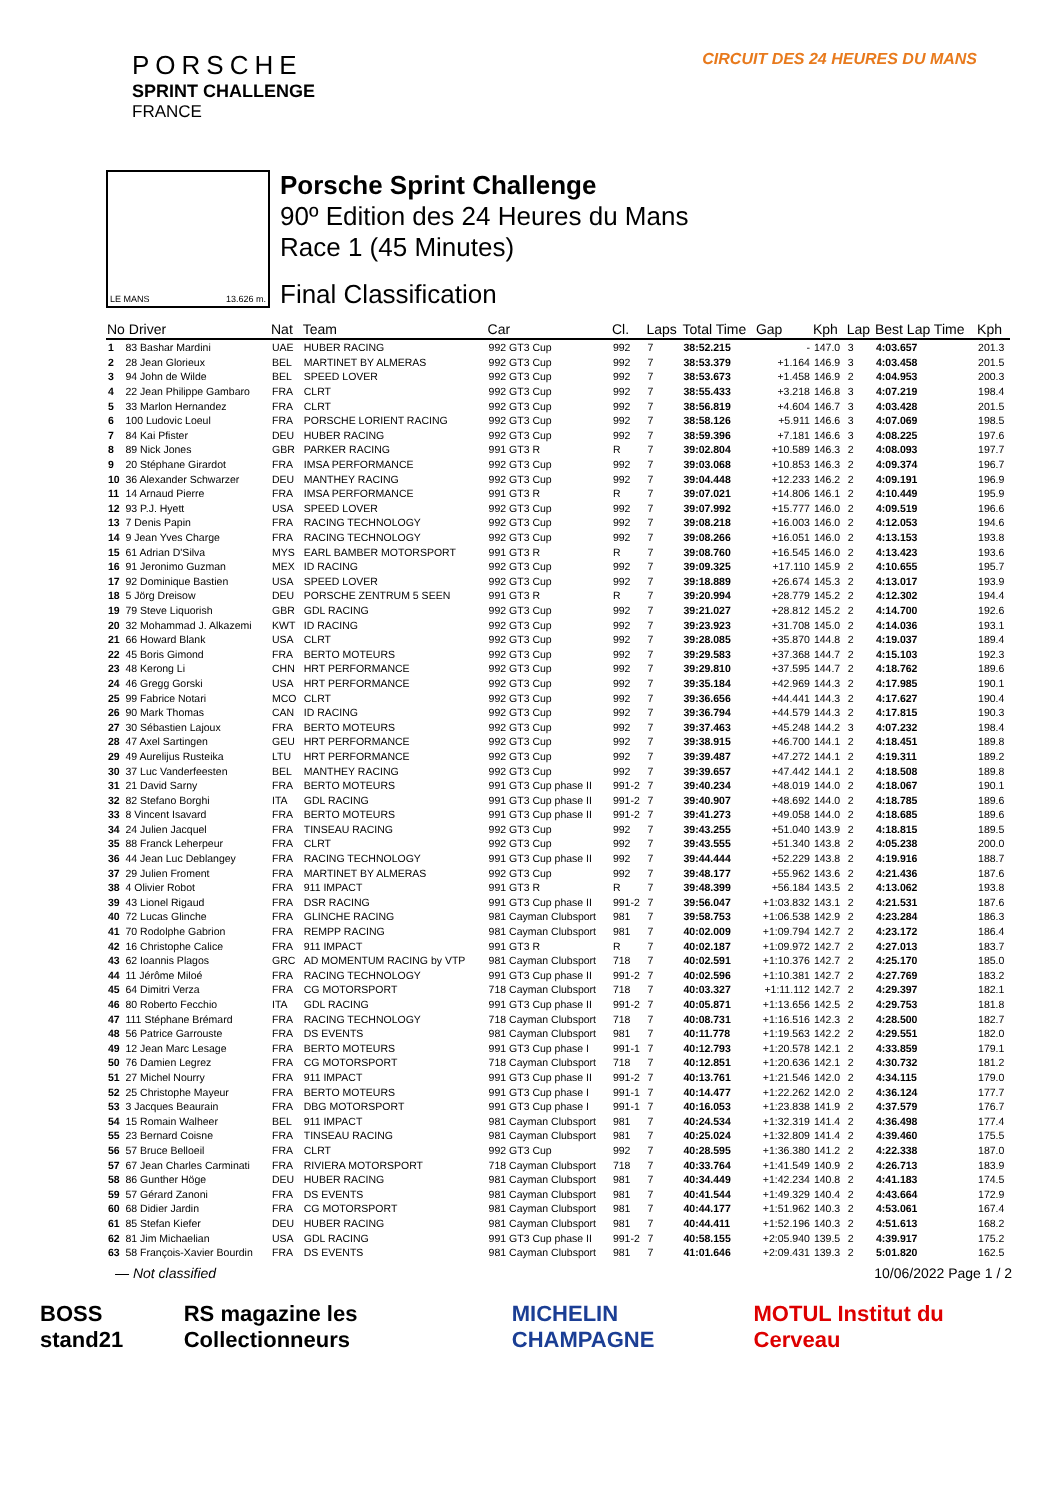PORSCHE
SPRINT CHALLENGE
FRANCE
CIRCUIT DES 24 HEURES DU MANS
LE MANS 13.626 m.
Porsche Sprint Challenge
90º Edition des 24 Heures du Mans
Race 1 (45 Minutes)
Final Classification
| No Driver | | Nat | Team | Car | Cl. | Laps | Total Time | Gap | Kph | Lap | Best Lap Time | Kph |
| --- | --- | --- | --- | --- | --- | --- | --- | --- | --- | --- | --- | --- |
| 1 | 83 Bashar Mardini | UAE | HUBER RACING | 992 GT3 Cup | 992 | 7 | 38:52.215 | - | 147.0 | 3 | 4:03.657 | 201.3 |
| 2 | 28 Jean Glorieux | BEL | MARTINET BY ALMERAS | 992 GT3 Cup | 992 | 7 | 38:53.379 | +1.164 | 146.9 | 3 | 4:03.458 | 201.5 |
| 3 | 94 John de Wilde | BEL | SPEED LOVER | 992 GT3 Cup | 992 | 7 | 38:53.673 | +1.458 | 146.9 | 2 | 4:04.953 | 200.3 |
| 4 | 22 Jean Philippe Gambaro | FRA | CLRT | 992 GT3 Cup | 992 | 7 | 38:55.433 | +3.218 | 146.8 | 3 | 4:07.219 | 198.4 |
| 5 | 33 Marlon Hernandez | FRA | CLRT | 992 GT3 Cup | 992 | 7 | 38:56.819 | +4.604 | 146.7 | 3 | 4:03.428 | 201.5 |
| 6 | 100 Ludovic Loeul | FRA | PORSCHE LORIENT RACING | 992 GT3 Cup | 992 | 7 | 38:58.126 | +5.911 | 146.6 | 3 | 4:07.069 | 198.5 |
| 7 | 84 Kai Pfister | DEU | HUBER RACING | 992 GT3 Cup | 992 | 7 | 38:59.396 | +7.181 | 146.6 | 3 | 4:08.225 | 197.6 |
| 8 | 89 Nick Jones | GBR | PARKER RACING | 991 GT3 R | R | 7 | 39:02.804 | +10.589 | 146.3 | 2 | 4:08.093 | 197.7 |
| 9 | 20 Stéphane Girardot | FRA | IMSA PERFORMANCE | 992 GT3 Cup | 992 | 7 | 39:03.068 | +10.853 | 146.3 | 2 | 4:09.374 | 196.7 |
| 10 | 36 Alexander Schwarzer | DEU | MANTHEY RACING | 992 GT3 Cup | 992 | 7 | 39:04.448 | +12.233 | 146.2 | 2 | 4:09.191 | 196.9 |
| 11 | 14 Arnaud Pierre | FRA | IMSA PERFORMANCE | 991 GT3 R | R | 7 | 39:07.021 | +14.806 | 146.1 | 2 | 4:10.449 | 195.9 |
| 12 | 93 P.J. Hyett | USA | SPEED LOVER | 992 GT3 Cup | 992 | 7 | 39:07.992 | +15.777 | 146.0 | 2 | 4:09.519 | 196.6 |
| 13 | 7 Denis Papin | FRA | RACING TECHNOLOGY | 992 GT3 Cup | 992 | 7 | 39:08.218 | +16.003 | 146.0 | 2 | 4:12.053 | 194.6 |
| 14 | 9 Jean Yves Charge | FRA | RACING TECHNOLOGY | 992 GT3 Cup | 992 | 7 | 39:08.266 | +16.051 | 146.0 | 2 | 4:13.153 | 193.8 |
| 15 | 61 Adrian D'Silva | MYS | EARL BAMBER MOTORSPORT | 991 GT3 R | R | 7 | 39:08.760 | +16.545 | 146.0 | 2 | 4:13.423 | 193.6 |
| 16 | 91 Jeronimo Guzman | MEX | ID RACING | 992 GT3 Cup | 992 | 7 | 39:09.325 | +17.110 | 145.9 | 2 | 4:10.655 | 195.7 |
| 17 | 92 Dominique Bastien | USA | SPEED LOVER | 992 GT3 Cup | 992 | 7 | 39:18.889 | +26.674 | 145.3 | 2 | 4:13.017 | 193.9 |
| 18 | 5 Jörg Dreisow | DEU | PORSCHE ZENTRUM 5 SEEN | 991 GT3 R | R | 7 | 39:20.994 | +28.779 | 145.2 | 2 | 4:12.302 | 194.4 |
| 19 | 79 Steve Liquorish | GBR | GDL RACING | 992 GT3 Cup | 992 | 7 | 39:21.027 | +28.812 | 145.2 | 2 | 4:14.700 | 192.6 |
| 20 | 32 Mohammad J. Alkazemi | KWT | ID RACING | 992 GT3 Cup | 992 | 7 | 39:23.923 | +31.708 | 145.0 | 2 | 4:14.036 | 193.1 |
| 21 | 66 Howard Blank | USA | CLRT | 992 GT3 Cup | 992 | 7 | 39:28.085 | +35.870 | 144.8 | 2 | 4:19.037 | 189.4 |
| 22 | 45 Boris Gimond | FRA | BERTO MOTEURS | 992 GT3 Cup | 992 | 7 | 39:29.583 | +37.368 | 144.7 | 2 | 4:15.103 | 192.3 |
| 23 | 48 Kerong Li | CHN | HRT PERFORMANCE | 992 GT3 Cup | 992 | 7 | 39:29.810 | +37.595 | 144.7 | 2 | 4:18.762 | 189.6 |
| 24 | 46 Gregg Gorski | USA | HRT PERFORMANCE | 992 GT3 Cup | 992 | 7 | 39:35.184 | +42.969 | 144.3 | 2 | 4:17.985 | 190.1 |
| 25 | 99 Fabrice Notari | MCO | CLRT | 992 GT3 Cup | 992 | 7 | 39:36.656 | +44.441 | 144.3 | 2 | 4:17.627 | 190.4 |
| 26 | 90 Mark Thomas | CAN | ID RACING | 992 GT3 Cup | 992 | 7 | 39:36.794 | +44.579 | 144.3 | 2 | 4:17.815 | 190.3 |
| 27 | 30 Sébastien Lajoux | FRA | BERTO MOTEURS | 992 GT3 Cup | 992 | 7 | 39:37.463 | +45.248 | 144.2 | 3 | 4:07.232 | 198.4 |
| 28 | 47 Axel Sartingen | GEU | HRT PERFORMANCE | 992 GT3 Cup | 992 | 7 | 39:38.915 | +46.700 | 144.1 | 2 | 4:18.451 | 189.8 |
| 29 | 49 Aurelijus Rusteika | LTU | HRT PERFORMANCE | 992 GT3 Cup | 992 | 7 | 39:39.487 | +47.272 | 144.1 | 2 | 4:19.311 | 189.2 |
| 30 | 37 Luc Vanderfeesten | BEL | MANTHEY RACING | 992 GT3 Cup | 992 | 7 | 39:39.657 | +47.442 | 144.1 | 2 | 4:18.508 | 189.8 |
| 31 | 21 David Sarny | FRA | BERTO MOTEURS | 991 GT3 Cup phase II | 991-2 | 7 | 39:40.234 | +48.019 | 144.0 | 2 | 4:18.067 | 190.1 |
| 32 | 82 Stefano Borghi | ITA | GDL RACING | 991 GT3 Cup phase II | 991-2 | 7 | 39:40.907 | +48.692 | 144.0 | 2 | 4:18.785 | 189.6 |
| 33 | 8 Vincent Isavard | FRA | BERTO MOTEURS | 991 GT3 Cup phase II | 991-2 | 7 | 39:41.273 | +49.058 | 144.0 | 2 | 4:18.685 | 189.6 |
| 34 | 24 Julien Jacquel | FRA | TINSEAU RACING | 992 GT3 Cup | 992 | 7 | 39:43.255 | +51.040 | 143.9 | 2 | 4:18.815 | 189.5 |
| 35 | 88 Franck Leherpeur | FRA | CLRT | 992 GT3 Cup | 992 | 7 | 39:43.555 | +51.340 | 143.8 | 2 | 4:05.238 | 200.0 |
| 36 | 44 Jean Luc Deblangey | FRA | RACING TECHNOLOGY | 991 GT3 Cup phase II | 992 | 7 | 39:44.444 | +52.229 | 143.8 | 2 | 4:19.916 | 188.7 |
| 37 | 29 Julien Froment | FRA | MARTINET BY ALMERAS | 992 GT3 Cup | 992 | 7 | 39:48.177 | +55.962 | 143.6 | 2 | 4:21.436 | 187.6 |
| 38 | 4 Olivier Robot | FRA | 911 IMPACT | 991 GT3 R | R | 7 | 39:48.399 | +56.184 | 143.5 | 2 | 4:13.062 | 193.8 |
| 39 | 43 Lionel Rigaud | FRA | DSR RACING | 991 GT3 Cup phase II | 991-2 | 7 | 39:56.047 | +1:03.832 | 143.1 | 2 | 4:21.531 | 187.6 |
| 40 | 72 Lucas Glinche | FRA | GLINCHE RACING | 981 Cayman Clubsport | 981 | 7 | 39:58.753 | +1:06.538 | 142.9 | 2 | 4:23.284 | 186.3 |
| 41 | 70 Rodolphe Gabrion | FRA | REMPP RACING | 981 Cayman Clubsport | 981 | 7 | 40:02.009 | +1:09.794 | 142.7 | 2 | 4:23.172 | 186.4 |
| 42 | 16 Christophe Calice | FRA | 911 IMPACT | 991 GT3 R | R | 7 | 40:02.187 | +1:09.972 | 142.7 | 2 | 4:27.013 | 183.7 |
| 43 | 62 Ioannis Plagos | GRC | AD MOMENTUM RACING by VTP | 981 Cayman Clubsport | 718 | 7 | 40:02.591 | +1:10.376 | 142.7 | 2 | 4:25.170 | 185.0 |
| 44 | 11 Jérôme Miloé | FRA | RACING TECHNOLOGY | 991 GT3 Cup phase II | 991-2 | 7 | 40:02.596 | +1:10.381 | 142.7 | 2 | 4:27.769 | 183.2 |
| 45 | 64 Dimitri Verza | FRA | CG MOTORSPORT | 718 Cayman Clubsport | 718 | 7 | 40:03.327 | +1:11.112 | 142.7 | 2 | 4:29.397 | 182.1 |
| 46 | 80 Roberto Fecchio | ITA | GDL RACING | 991 GT3 Cup phase II | 991-2 | 7 | 40:05.871 | +1:13.656 | 142.5 | 2 | 4:29.753 | 181.8 |
| 47 | 111 Stéphane Brémard | FRA | RACING TECHNOLOGY | 718 Cayman Clubsport | 718 | 7 | 40:08.731 | +1:16.516 | 142.3 | 2 | 4:28.500 | 182.7 |
| 48 | 56 Patrice Garrouste | FRA | DS EVENTS | 981 Cayman Clubsport | 981 | 7 | 40:11.778 | +1:19.563 | 142.2 | 2 | 4:29.551 | 182.0 |
| 49 | 12 Jean Marc Lesage | FRA | BERTO MOTEURS | 991 GT3 Cup phase I | 991-1 | 7 | 40:12.793 | +1:20.578 | 142.1 | 2 | 4:33.859 | 179.1 |
| 50 | 76 Damien Legrez | FRA | CG MOTORSPORT | 718 Cayman Clubsport | 718 | 7 | 40:12.851 | +1:20.636 | 142.1 | 2 | 4:30.732 | 181.2 |
| 51 | 27 Michel Nourry | FRA | 911 IMPACT | 991 GT3 Cup phase II | 991-2 | 7 | 40:13.761 | +1:21.546 | 142.0 | 2 | 4:34.115 | 179.0 |
| 52 | 25 Christophe Mayeur | FRA | BERTO MOTEURS | 991 GT3 Cup phase I | 991-1 | 7 | 40:14.477 | +1:22.262 | 142.0 | 2 | 4:36.124 | 177.7 |
| 53 | 3 Jacques Beaurain | FRA | DBG MOTORSPORT | 991 GT3 Cup phase I | 991-1 | 7 | 40:16.053 | +1:23.838 | 141.9 | 2 | 4:37.579 | 176.7 |
| 54 | 15 Romain Walheer | BEL | 911 IMPACT | 981 Cayman Clubsport | 981 | 7 | 40:24.534 | +1:32.319 | 141.4 | 2 | 4:36.498 | 177.4 |
| 55 | 23 Bernard Coisne | FRA | TINSEAU RACING | 981 Cayman Clubsport | 981 | 7 | 40:25.024 | +1:32.809 | 141.4 | 2 | 4:39.460 | 175.5 |
| 56 | 57 Bruce Belloeil | FRA | CLRT | 992 GT3 Cup | 992 | 7 | 40:28.595 | +1:36.380 | 141.2 | 2 | 4:22.338 | 187.0 |
| 57 | 67 Jean Charles Carminati | FRA | RIVIERA MOTORSPORT | 718 Cayman Clubsport | 718 | 7 | 40:33.764 | +1:41.549 | 140.9 | 2 | 4:26.713 | 183.9 |
| 58 | 86 Gunther Höge | DEU | HUBER RACING | 981 Cayman Clubsport | 981 | 7 | 40:34.449 | +1:42.234 | 140.8 | 2 | 4:41.183 | 174.5 |
| 59 | 57 Gérard Zanoni | FRA | DS EVENTS | 981 Cayman Clubsport | 981 | 7 | 40:41.544 | +1:49.329 | 140.4 | 2 | 4:43.664 | 172.9 |
| 60 | 68 Didier Jardin | FRA | CG MOTORSPORT | 981 Cayman Clubsport | 981 | 7 | 40:44.177 | +1:51.962 | 140.3 | 2 | 4:53.061 | 167.4 |
| 61 | 85 Stefan Kiefer | DEU | HUBER RACING | 981 Cayman Clubsport | 981 | 7 | 40:44.411 | +1:52.196 | 140.3 | 2 | 4:51.613 | 168.2 |
| 62 | 81 Jim Michaelian | USA | GDL RACING | 991 GT3 Cup phase II | 991-2 | 7 | 40:58.155 | +2:05.940 | 139.5 | 2 | 4:39.917 | 175.2 |
| 63 | 58 François-Xavier Bourdin | FRA | DS EVENTS | 981 Cayman Clubsport | 981 | 7 | 41:01.646 | +2:09.431 | 139.3 | 2 | 5:01.820 | 162.5 |
— Not classified 10/06/2022 Page 1 / 2
BOSS stand21 RS magazine les Collectionneurs MICHELIN CHAMPAGNE MOTUL Institut du Cerveau